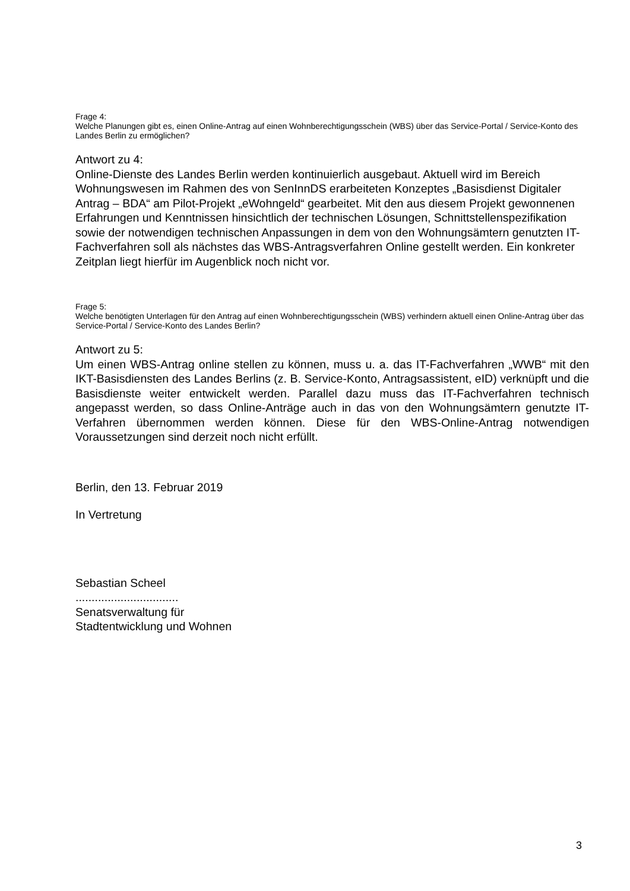Frage 4:
Welche Planungen gibt es, einen Online-Antrag auf einen Wohnberechtigungsschein (WBS) über das Service-Portal / Service-Konto des Landes Berlin zu ermöglichen?
Antwort zu 4:
Online-Dienste des Landes Berlin werden kontinuierlich ausgebaut. Aktuell wird im Bereich Wohnungswesen im Rahmen des von SenInnDS erarbeiteten Konzeptes „Basisdienst Digitaler Antrag – BDA“ am Pilot-Projekt „eWohngeld“ gearbeitet. Mit den aus diesem Projekt gewonnenen Erfahrungen und Kenntnissen hinsichtlich der technischen Lösungen, Schnittstellenspezifikation sowie der notwendigen technischen Anpassungen in dem von den Wohnungsämtern genutzten IT-Fachverfahren soll als nächstes das WBS-Antragsverfahren Online gestellt werden. Ein konkreter Zeitplan liegt hierfür im Augenblick noch nicht vor.
Frage 5:
Welche benötigten Unterlagen für den Antrag auf einen Wohnberechtigungsschein (WBS) verhindern aktuell einen Online-Antrag über das Service-Portal / Service-Konto des Landes Berlin?
Antwort zu 5:
Um einen WBS-Antrag online stellen zu können, muss u. a. das IT-Fachverfahren „WWB“ mit den IKT-Basisdiensten des Landes Berlins (z. B. Service-Konto, Antragsassistent, eID) verknüpft und die Basisdienste weiter entwickelt werden. Parallel dazu muss das IT-Fachverfahren technisch angepasst werden, so dass Online-Anträge auch in das von den Wohnungsämtern genutzte IT-Verfahren übernommen werden können. Diese für den WBS-Online-Antrag notwendigen Voraussetzungen sind derzeit noch nicht erfüllt.
Berlin, den 13. Februar 2019
In Vertretung
Sebastian Scheel
................................
Senatsverwaltung für
Stadtentwicklung und Wohnen
3